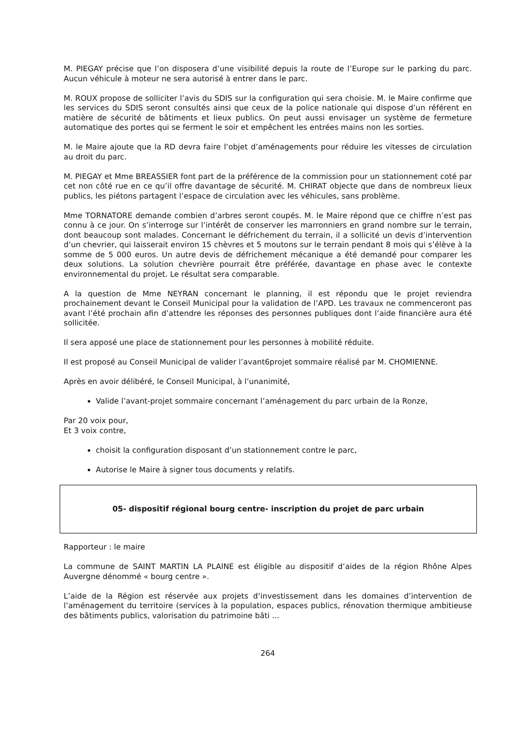M. PIEGAY précise que l’on disposera d’une visibilité depuis la route de l’Europe sur le parking du parc. Aucun véhicule à moteur ne sera autorisé à entrer dans le parc.
M. ROUX propose de solliciter l’avis du SDIS sur la configuration qui sera choisie. M. le Maire confirme que les services du SDIS seront consultés ainsi que ceux de la police nationale qui dispose d’un référent en matière de sécurité de bâtiments et lieux publics. On peut aussi envisager un système de fermeture automatique des portes qui se ferment le soir et empêchent les entrées mains non les sorties.
M. le Maire ajoute que la RD devra faire l‘objet d’aménagements pour réduire les vitesses de circulation au droit du parc.
M. PIEGAY et Mme BREASSIER font part de la préférence de la commission pour un stationnement coté par cet non côté rue en ce qu’il offre davantage de sécurité. M. CHIRAT objecte que dans de nombreux lieux publics, les piétons partagent l’espace de circulation avec les véhicules, sans problème.
Mme TORNATORE demande combien d’arbres seront coupés. M. le Maire répond que ce chiffre n’est pas connu à ce jour. On s’interroge sur l’intérêt de conserver les marronniers en grand nombre sur le terrain, dont beaucoup sont malades. Concernant le défrichement du terrain, il a sollicité un devis d’intervention d’un chevrier, qui laisserait environ 15 chèvres et 5 moutons sur le terrain pendant 8 mois qui s’élève à la somme de 5 000 euros. Un autre devis de défrichement mécanique a été demandé pour comparer les deux solutions. La solution chevrière pourrait être préférée, davantage en phase avec le contexte environnemental du projet. Le résultat sera comparable.
A la question de Mme NEYRAN concernant le planning, il est répondu que le projet reviendra prochainement devant le Conseil Municipal pour la validation de l’APD. Les travaux ne commenceront pas avant l’été prochain afin d’attendre les réponses des personnes publiques dont l’aide financière aura été sollicitée.
Il sera apposé une place de stationnement pour les personnes à mobilité réduite.
Il est proposé au Conseil Municipal de valider l’avant6projet sommaire réalisé par M. CHOMIENNE.
Après en avoir délibéré, le Conseil Municipal, à l’unanimité,
Valide l’avant-projet sommaire concernant l’aménagement du parc urbain de la Ronze,
Par 20 voix pour,
Et 3 voix contre,
choisit la configuration disposant d’un stationnement contre le parc,
Autorise le Maire à signer tous documents y relatifs.
05- dispositif régional bourg centre- inscription du projet de parc urbain
Rapporteur : le maire
La commune de SAINT MARTIN LA PLAINE est éligible au dispositif d’aides de la région Rhône Alpes Auvergne dénommé « bourg centre ».
L’aide de la Région est réservée aux projets d’investissement dans les domaines d’intervention de l’aménagement du territoire (services à la population, espaces publics, rénovation thermique ambitieuse des bâtiments publics, valorisation du patrimoine bâti ...
264